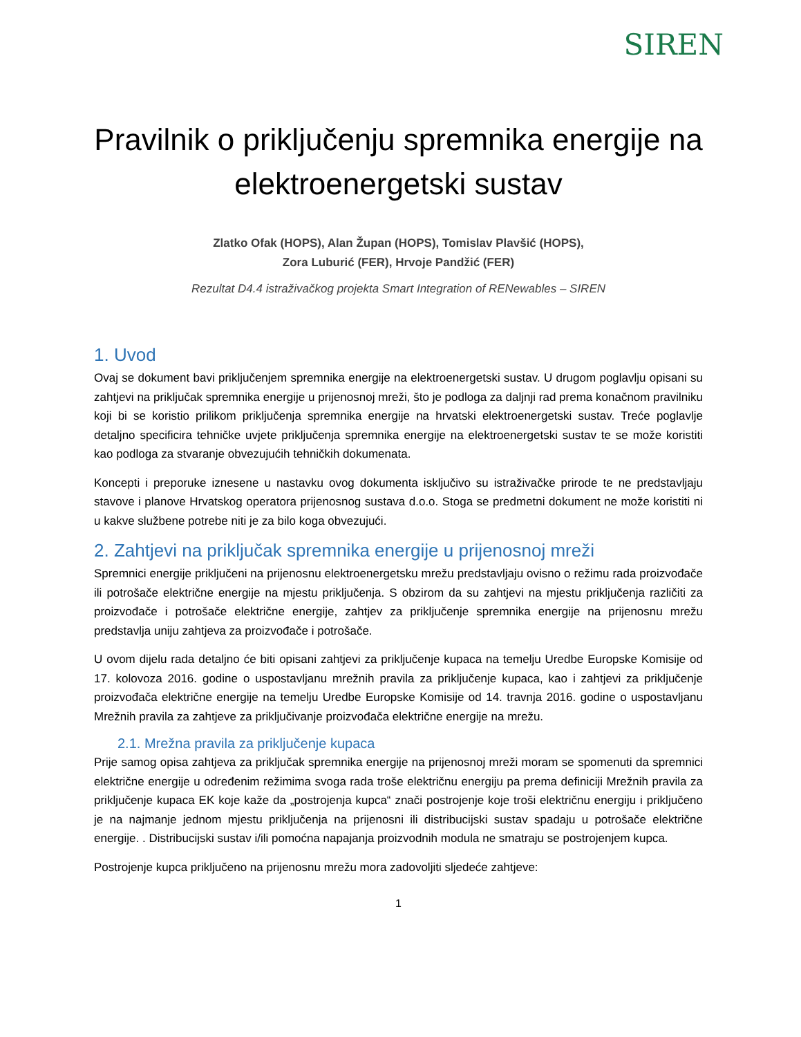SIREN
Pravilnik o priključenju spremnika energije na elektroenergetski sustav
Zlatko Ofak (HOPS), Alan Župan (HOPS), Tomislav Plavšić (HOPS),
Zora Luburić (FER), Hrvoje Pandžić (FER)
Rezultat D4.4 istraživačkog projekta Smart Integration of RENewables – SIREN
1. Uvod
Ovaj se dokument bavi priključenjem spremnika energije na elektroenergetski sustav. U drugom poglavlju opisani su zahtjevi na priključak spremnika energije u prijenosnoj mreži, što je podloga za daljnji rad prema konačnom pravilniku koji bi se koristio prilikom priključenja spremnika energije na hrvatski elektroenergetski sustav. Treće poglavlje detaljno specificira tehničke uvjete priključenja spremnika energije na elektroenergetski sustav te se može koristiti kao podloga za stvaranje obvezujućih tehničkih dokumenata.
Koncepti i preporuke iznesene u nastavku ovog dokumenta isključivo su istraživačke prirode te ne predstavljaju stavove i planove Hrvatskog operatora prijenosnog sustava d.o.o. Stoga se predmetni dokument ne može koristiti ni u kakve službene potrebe niti je za bilo koga obvezujući.
2. Zahtjevi na priključak spremnika energije u prijenosnoj mreži
Spremnici energije priključeni na prijenosnu elektroenergetsku mrežu predstavljaju ovisno o režimu rada proizvođače ili potrošače električne energije na mjestu priključenja. S obzirom da su zahtjevi na mjestu priključenja različiti za proizvođače i potrošače električne energije, zahtjev za priključenje spremnika energije na prijenosnu mrežu predstavlja uniju zahtjeva za proizvođače i potrošače.
U ovom dijelu rada detaljno će biti opisani zahtjevi za priključenje kupaca na temelju Uredbe Europske Komisije od 17. kolovoza 2016. godine o uspostavljanu mrežnih pravila za priključenje kupaca, kao i zahtjevi za priključenje proizvođača električne energije na temelju Uredbe Europske Komisije od 14. travnja 2016. godine o uspostavljanu Mrežnih pravila za zahtjeve za priključivanje proizvođača električne energije na mrežu.
2.1. Mrežna pravila za priključenje kupaca
Prije samog opisa zahtjeva za priključak spremnika energije na prijenosnoj mreži moram se spomenuti da spremnici električne energije u određenim režimima svoga rada troše električnu energiju pa prema definiciji Mrežnih pravila za priključenje kupaca EK koje kaže da „postrojenja kupca“ znači postrojenje koje troši električnu energiju i priključeno je na najmanje jednom mjestu priključenja na prijenosni ili distribucijski sustav spadaju u potrošače električne energije. . Distribucijski sustav i/ili pomoćna napajanja proizvodnih modula ne smatraju se postrojenjem kupca.
Postrojenje kupca priključeno na prijenosnu mrežu mora zadovoljiti sljedeće zahtjeve:
1